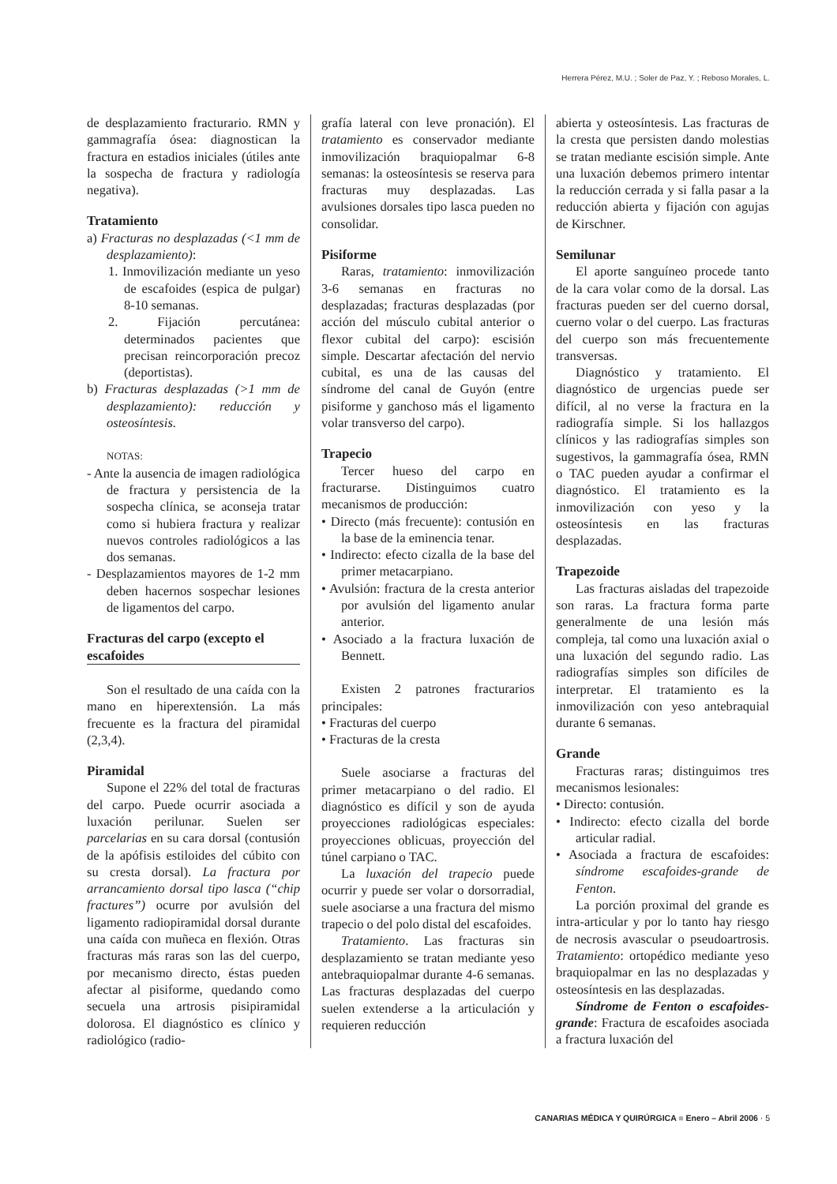Herrera Pérez, M.U. ; Soler de Paz, Y. ; Reboso Morales, L.
de desplazamiento fracturario. RMN y gammagrafía ósea: diagnostican la fractura en estadios iniciales (útiles ante la sospecha de fractura y radiología negativa).
Tratamiento
a) Fracturas no desplazadas (<1 mm de desplazamiento):
1. Inmovilización mediante un yeso de escafoides (espica de pulgar) 8-10 semanas.
2. Fijación percutánea: determinados pacientes que precisan reincorporación precoz (deportistas).
b) Fracturas desplazadas (>1 mm de desplazamiento): reducción y osteosíntesis.
NOTAS:
- Ante la ausencia de imagen radiológica de fractura y persistencia de la sospecha clínica, se aconseja tratar como si hubiera fractura y realizar nuevos controles radiológicos a las dos semanas.
- Desplazamientos mayores de 1-2 mm deben hacernos sospechar lesiones de ligamentos del carpo.
Fracturas del carpo (excepto el escafoides
Son el resultado de una caída con la mano en hiperextensión. La más frecuente es la fractura del piramidal (2,3,4).
Piramidal
Supone el 22% del total de fracturas del carpo. Puede ocurrir asociada a luxación perilunar. Suelen ser parcelarias en su cara dorsal (contusión de la apófisis estiloides del cúbito con su cresta dorsal). La fractura por arrancamiento dorsal tipo lasca (“chip fractures”) ocurre por avulsión del ligamento radiopiramidal dorsal durante una caída con muñeca en flexión. Otras fracturas más raras son las del cuerpo, por mecanismo directo, éstas pueden afectar al pisiforme, quedando como secuela una artrosis pisipiramidal dolorosa. El diagnóstico es clínico y radiológico (radio-
grafía lateral con leve pronación). El tratamiento es conservador mediante inmovilización braquiopalmar 6-8 semanas: la osteosíntesis se reserva para fracturas muy desplazadas. Las avulsiones dorsales tipo lasca pueden no consolidar.
Pisiforme
Raras, tratamiento: inmovilización 3-6 semanas en fracturas no desplazadas; fracturas desplazadas (por acción del músculo cubital anterior o flexor cubital del carpo): escisión simple. Descartar afectación del nervio cubital, es una de las causas del síndrome del canal de Guyón (entre pisiforme y ganchoso más el ligamento volar transverso del carpo).
Trapecio
Tercer hueso del carpo en fracturarse. Distinguimos cuatro mecanismos de producción:
• Directo (más frecuente): contusión en la base de la eminencia tenar.
• Indirecto: efecto cizalla de la base del primer metacarpiano.
• Avulsión: fractura de la cresta anterior por avulsión del ligamento anular anterior.
• Asociado a la fractura luxación de Bennett.
Existen 2 patrones fracturarios principales:
• Fracturas del cuerpo
• Fracturas de la cresta
Suele asociarse a fracturas del primer metacarpiano o del radio. El diagnóstico es difícil y son de ayuda proyecciones radiológicas especiales: proyecciones oblicuas, proyección del túnel carpiano o TAC.
La luxación del trapecio puede ocurrir y puede ser volar o dorsorradial, suele asociarse a una fractura del mismo trapecio o del polo distal del escafoides.
Tratamiento. Las fracturas sin desplazamiento se tratan mediante yeso antebraquiopalmar durante 4-6 semanas. Las fracturas desplazadas del cuerpo suelen extenderse a la articulación y requieren reducción
abierta y osteosíntesis. Las fracturas de la cresta que persisten dando molestias se tratan mediante escisión simple. Ante una luxación debemos primero intentar la reducción cerrada y si falla pasar a la reducción abierta y fijación con agujas de Kirschner.
Semilunar
El aporte sanguíneo procede tanto de la cara volar como de la dorsal. Las fracturas pueden ser del cuerno dorsal, cuerno volar o del cuerpo. Las fracturas del cuerpo son más frecuentemente transversas.
Diagnóstico y tratamiento. El diagnóstico de urgencias puede ser difícil, al no verse la fractura en la radiografía simple. Si los hallazgos clínicos y las radiografías simples son sugestivos, la gammagrafía ósea, RMN o TAC pueden ayudar a confirmar el diagnóstico. El tratamiento es la inmovilización con yeso y la osteosíntesis en las fracturas desplazadas.
Trapezoide
Las fracturas aisladas del trapezoide son raras. La fractura forma parte generalmente de una lesión más compleja, tal como una luxación axial o una luxación del segundo radio. Las radiografías simples son difíciles de interpretar. El tratamiento es la inmovilización con yeso antebraquial durante 6 semanas.
Grande
Fracturas raras; distinguimos tres mecanismos lesionales:
• Directo: contusión.
• Indirecto: efecto cizalla del borde articular radial.
• Asociada a fractura de escafoides: síndrome escafoides-grande de Fenton.
La porción proximal del grande es intra-articular y por lo tanto hay riesgo de necrosis avascular o pseudoartrosis. Tratamiento: ortopédico mediante yeso braquiopalmar en las no desplazadas y osteosíntesis en las desplazadas.
Síndrome de Fenton o escafoides-grande: Fractura de escafoides asociada a fractura luxación del
CANARIAS MÉDICA Y QUIRÚRGICA ■ Enero – Abril 2006 · 5